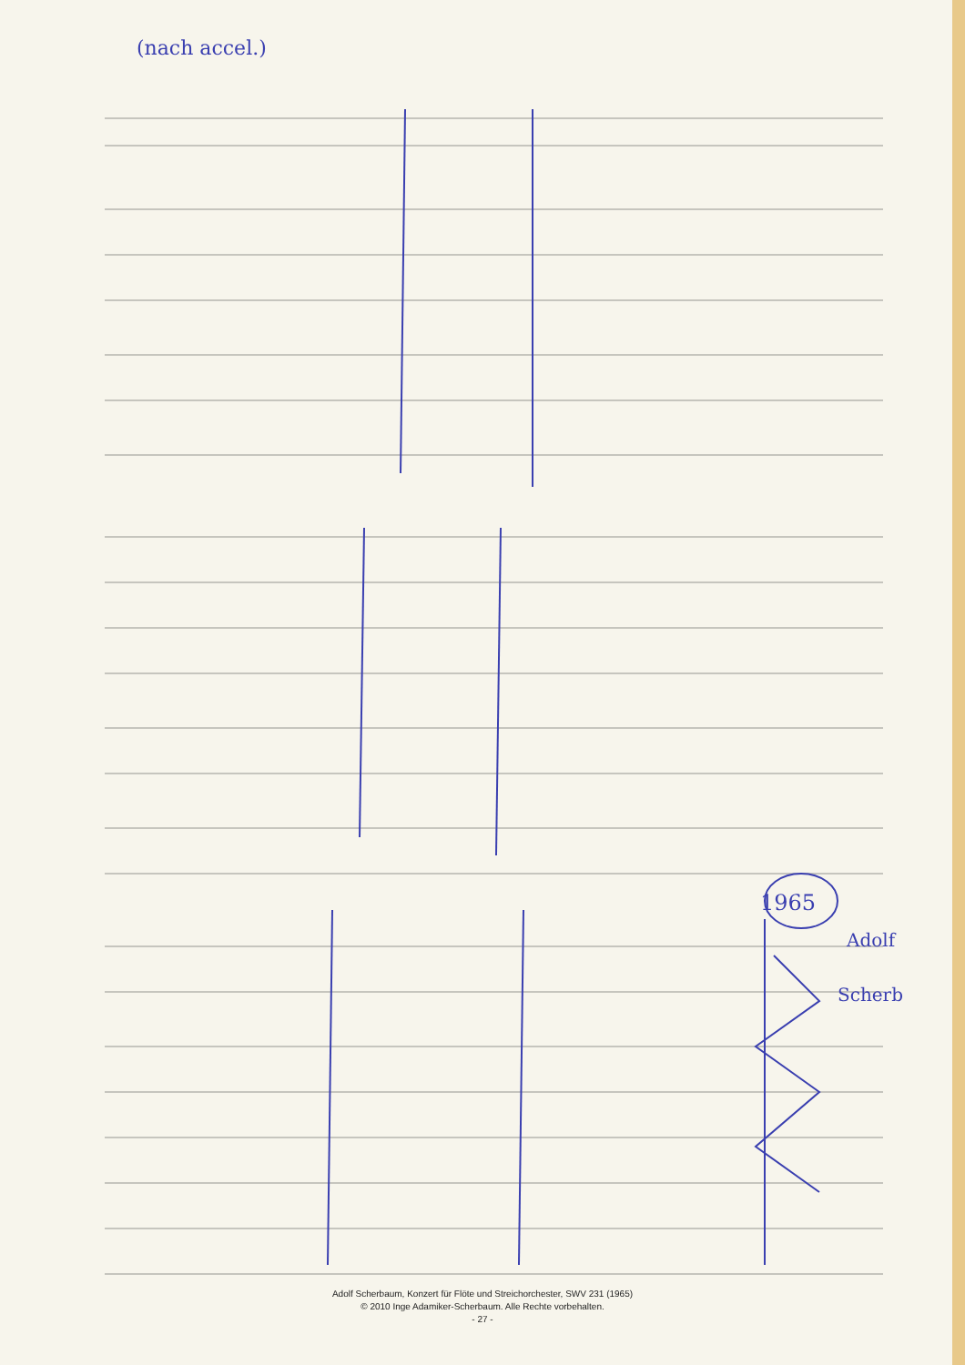(nach accel.)
1965
Adolf
Scherb
Adolf Scherbaum, Konzert für Flöte und Streichorchester, SWV 231 (1965)
© 2010 Inge Adamiker-Scherbaum. Alle Rechte vorbehalten.
- 27 -